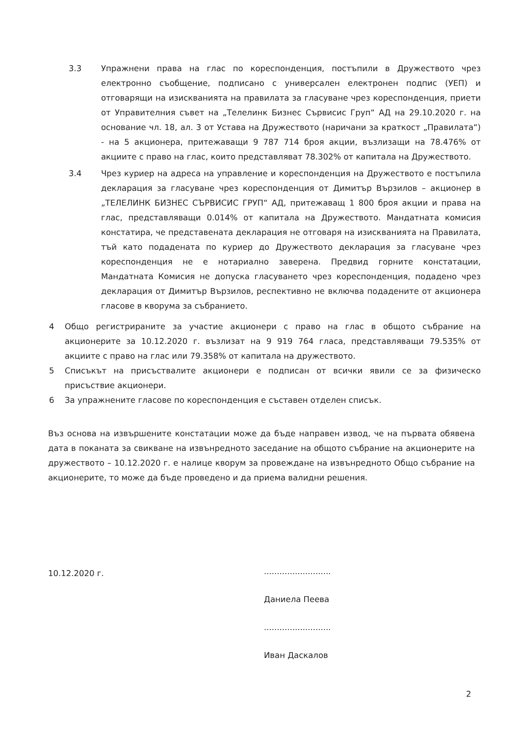3.3 Упражнени права на глас по кореспонденция, постъпили в Дружеството чрез електронно съобщение, подписано с универсален електронен подпис (УЕП) и отговарящи на изискванията на правилата за гласуване чрез кореспонденция, приети от Управителния съвет на „Телелинк Бизнес Сървисис Груп“ АД на 29.10.2020 г. на основание чл. 18, ал. 3 от Устава на Дружеството (наричани за краткост „Правилата“) - на 5 акционера, притежаващи 9 787 714 броя акции, възлизащи на 78.476% от акциите с право на глас, които представляват 78.302% от капитала на Дружеството.
3.4 Чрез куриер на адреса на управление и кореспонденция на Дружеството е постъпила декларация за гласуване чрез кореспонденция от Димитър Вързилов – акционер в „ТЕЛЕЛИНК БИЗНЕС СЪРВИСИС ГРУП“ АД, притежаващ 1 800 броя акции и права на глас, представляващи 0.014% от капитала на Дружеството. Мандатната комисия констатира, че представената декларация не отговаря на изискванията на Правилата, тъй като подадената по куриер до Дружеството декларация за гласуване чрез кореспонденция не е нотариално заверена. Предвид горните констатации, Мандатната Комисия не допуска гласуването чрез кореспонденция, подадено чрез декларация от Димитър Вързилов, респективно не включва подадените от акционера гласове в кворума за събранието.
4 Общо регистрираните за участие акционери с право на глас в общото събрание на акционерите за 10.12.2020 г. възлизат на 9 919 764 гласа, представляващи 79.535% от акциите с право на глас или 79.358% от капитала на дружеството.
5 Списъкът на присъствалите акционери е подписан от всички явили се за физическо присъствие акционери.
6 За упражнените гласове по кореспонденция е съставен отделен списък.
Въз основа на извършените констатации може да бъде направен извод, че на първата обявена дата в поканата за свикване на извънредното заседание на общото събрание на акционерите на дружеството – 10.12.2020 г. е налице кворум за провеждане на извънредното Общо събрание на акционерите, то може да бъде проведено и да приема валидни решения.
10.12.2020 г.
..........................
Даниела Пеева
..........................
Иван Даскалов
2